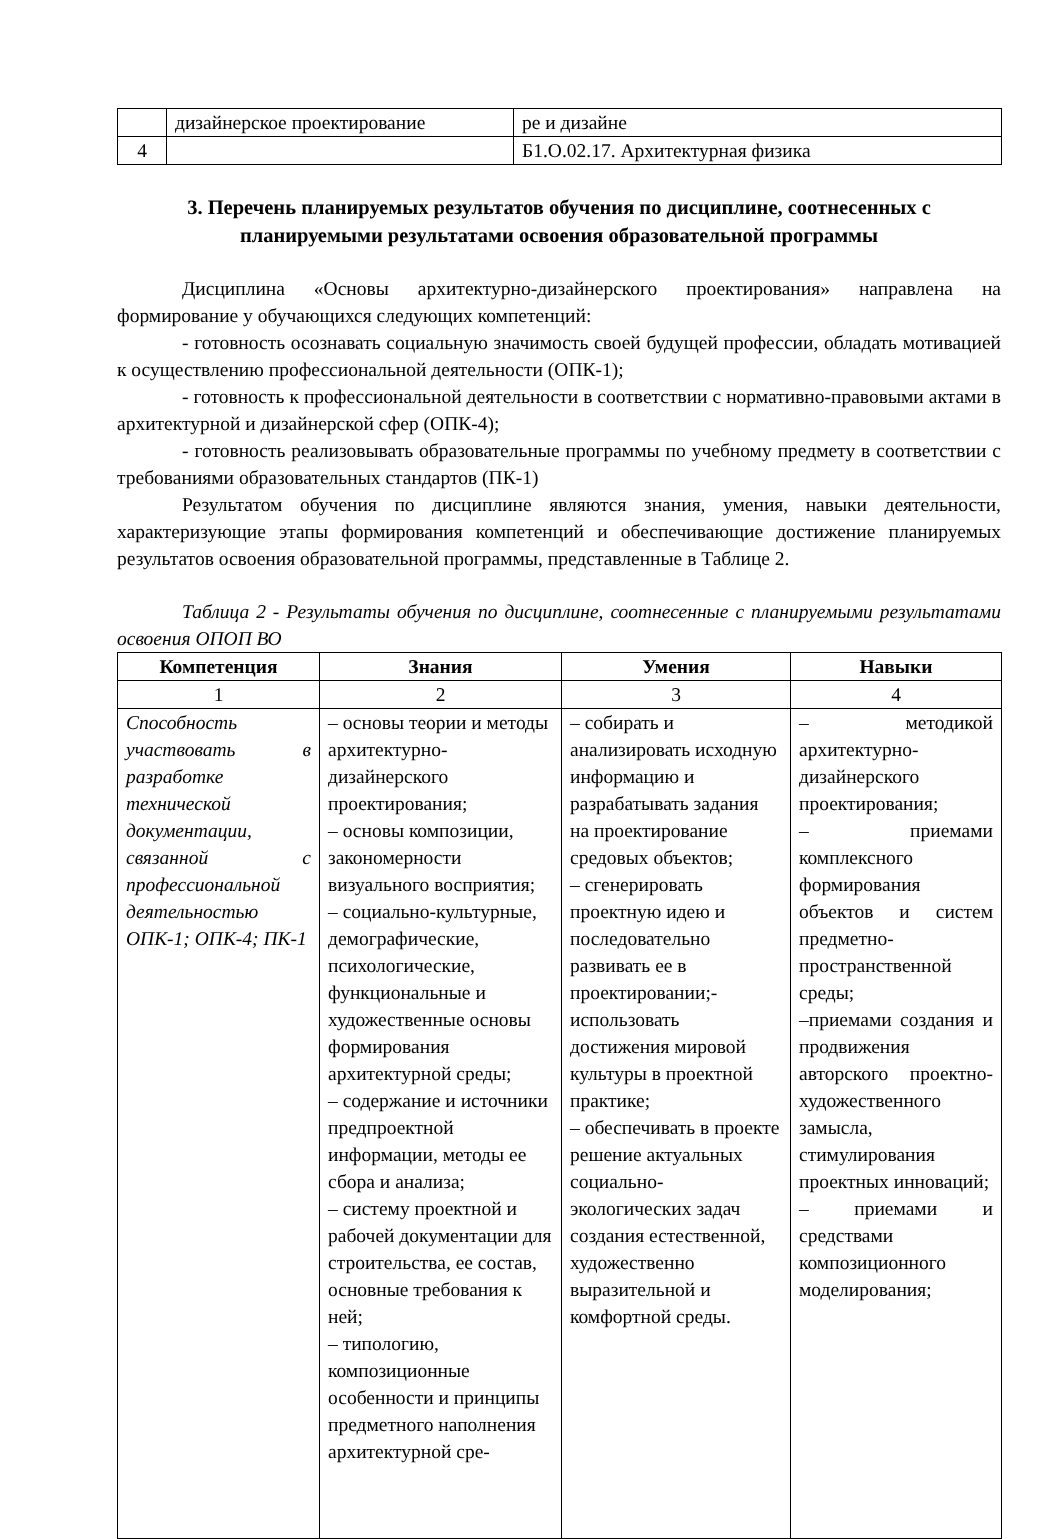| | дизайнерское проектирование | ре и дизайне |
| 4 | | Б1.О.02.17. Архитектурная физика |
3. Перечень планируемых результатов обучения по дисциплине, соотнесенных с планируемыми результатами освоения образовательной программы
Дисциплина «Основы архитектурно-дизайнерского проектирования» направлена на формирование у обучающихся следующих компетенций:
- готовность осознавать социальную значимость своей будущей профессии, обладать мотивацией к осуществлению профессиональной деятельности (ОПК-1);
- готовность к профессиональной деятельности в соответствии с нормативно-правовыми актами в архитектурной и дизайнерской сфер (ОПК-4);
- готовность реализовывать образовательные программы по учебному предмету в соответствии с требованиями образовательных стандартов (ПК-1)
Результатом обучения по дисциплине являются знания, умения, навыки деятельности, характеризующие этапы формирования компетенций и обеспечивающие достижение планируемых результатов освоения образовательной программы, представленные в Таблице 2.
Таблица 2 - Результаты обучения по дисциплине, соотнесенные с планируемыми результатами освоения ОПОП ВО
| Компетенция | Знания | Умения | Навыки |
| --- | --- | --- | --- |
| 1 | 2 | 3 | 4 |
| Способность участвовать в разработке технической документации, связанной с профессиональной деятельностью ОПК-1; ОПК-4; ПК-1 | – основы теории и методы архитектурно-дизайнерского проектирования; – основы композиции, закономерности визуального восприятия; – социально-культурные, демографические, психологические, функциональные и художественные основы формирования архитектурной среды; – содержание и источники предпроектной информации, методы ее сбора и анализа; – систему проектной и рабочей документации для строительства, ее состав, основные требования к ней; – типологию, композиционные особенности и принципы предметного наполнения архитектурной сре- | – собирать и анализировать исходную информацию и разрабатывать задания на проектирование средовых объектов; – сгенерировать проектную идею и последовательно развивать ее в проектировании;-использовать достижения мировой культуры в проектной практике; – обеспечивать в проекте решение актуальных социально-экологических задач создания естественной, художественно выразительной и комфортной среды. | – методикой архитектурно-дизайнерского проектирования; – приемами комплексного формирования объектов и систем предметно-пространственной среды; –приемами создания и продвижения авторского проектно-художественного замысла, стимулирования проектных инноваций; – приемами и средствами композиционного моделирования; |